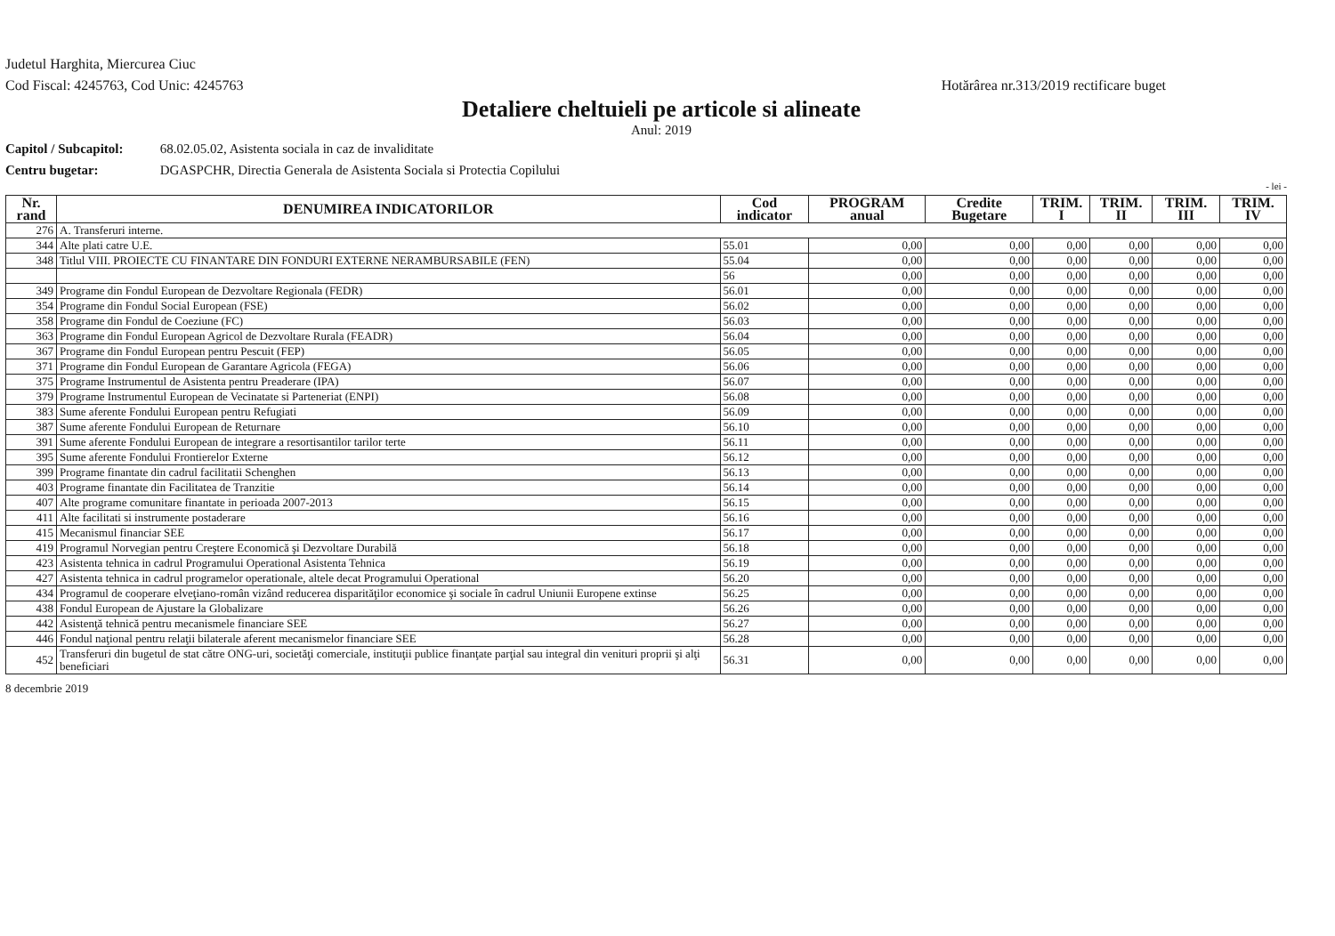Judetul Harghita, Miercurea Ciuc
Cod Fiscal: 4245763, Cod Unic: 4245763
Hotărârea nr.313/2019 rectificare buget
Detaliere cheltuieli pe articole si alineate
Anul: 2019
Capitol / Subcapitol: 68.02.05.02, Asistenta sociala in caz de invaliditate
Centru bugetar: DGASPCHR, Directia Generala de Asistenta Sociala si Protectia Copilului
- lei -
| Nr. rand | DENUMIREA INDICATORILOR | Cod indicator | PROGRAM anual | Credite Bugetare | TRIM. I | TRIM. II | TRIM. III | TRIM. IV |
| --- | --- | --- | --- | --- | --- | --- | --- | --- |
| 276 | A. Transferuri interne. | | | | | | | |
| 344 | Alte plati catre U.E. | 55.01 | 0,00 | 0,00 | 0,00 | 0,00 | 0,00 | 0,00 |
| 348 | Titlul VIII. PROIECTE CU FINANTARE DIN FONDURI EXTERNE NERAMBURSABILE (FEN) | 55.04 | 0,00 | 0,00 | 0,00 | 0,00 | 0,00 | 0,00 |
| | | 56 | 0,00 | 0,00 | 0,00 | 0,00 | 0,00 | 0,00 |
| 349 | Programe din Fondul European de Dezvoltare Regionala (FEDR) | 56.01 | 0,00 | 0,00 | 0,00 | 0,00 | 0,00 | 0,00 |
| 354 | Programe din Fondul Social European (FSE) | 56.02 | 0,00 | 0,00 | 0,00 | 0,00 | 0,00 | 0,00 |
| 358 | Programe din Fondul de Coeziune (FC) | 56.03 | 0,00 | 0,00 | 0,00 | 0,00 | 0,00 | 0,00 |
| 363 | Programe din Fondul European Agricol de Dezvoltare Rurala (FEADR) | 56.04 | 0,00 | 0,00 | 0,00 | 0,00 | 0,00 | 0,00 |
| 367 | Programe din Fondul European pentru Pescuit (FEP) | 56.05 | 0,00 | 0,00 | 0,00 | 0,00 | 0,00 | 0,00 |
| 371 | Programe din Fondul European de Garantare Agricola (FEGA) | 56.06 | 0,00 | 0,00 | 0,00 | 0,00 | 0,00 | 0,00 |
| 375 | Programe Instrumentul de Asistenta pentru Preaderare (IPA) | 56.07 | 0,00 | 0,00 | 0,00 | 0,00 | 0,00 | 0,00 |
| 379 | Programe Instrumentul European de Vecinatate si Parteneriat (ENPI) | 56.08 | 0,00 | 0,00 | 0,00 | 0,00 | 0,00 | 0,00 |
| 383 | Sume aferente Fondului European pentru Refugiati | 56.09 | 0,00 | 0,00 | 0,00 | 0,00 | 0,00 | 0,00 |
| 387 | Sume aferente Fondului European de Returnare | 56.10 | 0,00 | 0,00 | 0,00 | 0,00 | 0,00 | 0,00 |
| 391 | Sume aferente Fondului European de integrare a resortisantilor tarilor terte | 56.11 | 0,00 | 0,00 | 0,00 | 0,00 | 0,00 | 0,00 |
| 395 | Sume aferente Fondului Frontierelor Externe | 56.12 | 0,00 | 0,00 | 0,00 | 0,00 | 0,00 | 0,00 |
| 399 | Programe finantate din cadrul facilitatii Schenghen | 56.13 | 0,00 | 0,00 | 0,00 | 0,00 | 0,00 | 0,00 |
| 403 | Programe finantate din Facilitatea de Tranzitie | 56.14 | 0,00 | 0,00 | 0,00 | 0,00 | 0,00 | 0,00 |
| 407 | Alte programe comunitare finantate in perioada 2007-2013 | 56.15 | 0,00 | 0,00 | 0,00 | 0,00 | 0,00 | 0,00 |
| 411 | Alte facilitati si instrumente postaderare | 56.16 | 0,00 | 0,00 | 0,00 | 0,00 | 0,00 | 0,00 |
| 415 | Mecanismul financiar SEE | 56.17 | 0,00 | 0,00 | 0,00 | 0,00 | 0,00 | 0,00 |
| 419 | Programul Norvegian pentru Creştere Economică şi Dezvoltare Durabilă | 56.18 | 0,00 | 0,00 | 0,00 | 0,00 | 0,00 | 0,00 |
| 423 | Asistenta tehnica in cadrul Programului Operational Asistenta Tehnica | 56.19 | 0,00 | 0,00 | 0,00 | 0,00 | 0,00 | 0,00 |
| 427 | Asistenta tehnica in cadrul programelor operationale, altele decat Programului Operational | 56.20 | 0,00 | 0,00 | 0,00 | 0,00 | 0,00 | 0,00 |
| 434 | Programul de cooperare elveţiano-român vizând reducerea disparităţilor economice şi sociale în cadrul Uniunii Europene extinse | 56.25 | 0,00 | 0,00 | 0,00 | 0,00 | 0,00 | 0,00 |
| 438 | Fondul European de Ajustare la Globalizare | 56.26 | 0,00 | 0,00 | 0,00 | 0,00 | 0,00 | 0,00 |
| 442 | Asistenţă tehnică pentru mecanismele financiare SEE | 56.27 | 0,00 | 0,00 | 0,00 | 0,00 | 0,00 | 0,00 |
| 446 | Fondul naţional pentru relaţii bilaterale aferent mecanismelor financiare SEE | 56.28 | 0,00 | 0,00 | 0,00 | 0,00 | 0,00 | 0,00 |
| 452 | Transferuri din bugetul de stat către ONG-uri, societăţi comerciale, instituţii publice finanţate parţial sau integral din venituri proprii şi alţi beneficiari | 56.31 | 0,00 | 0,00 | 0,00 | 0,00 | 0,00 | 0,00 |
8 decembrie 2019